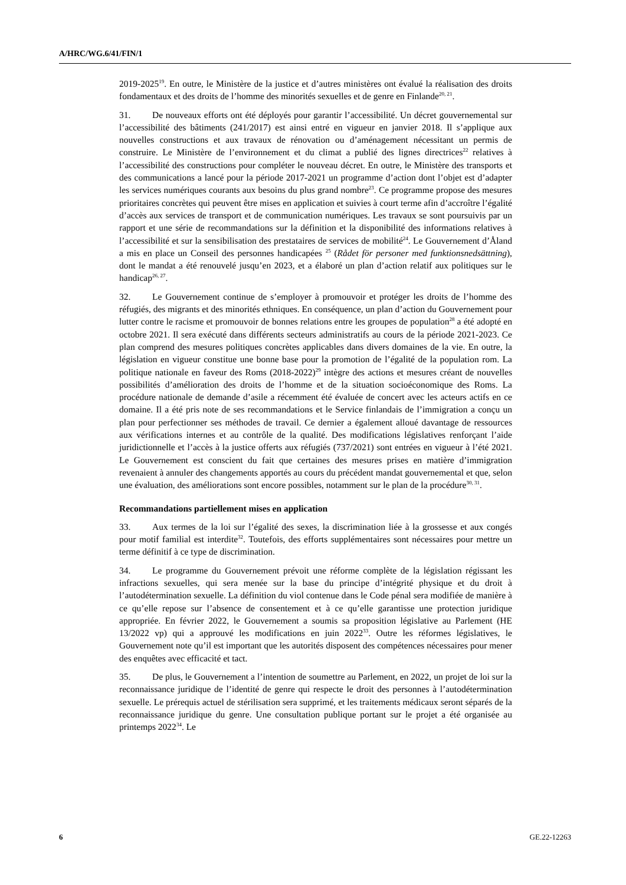A/HRC/WG.6/41/FIN/1
2019-2025<sup>19</sup>. En outre, le Ministère de la justice et d’autres ministères ont évalué la réalisation des droits fondamentaux et des droits de l’homme des minorités sexuelles et de genre en Finlande<sup>20, 21</sup>.
31. De nouveaux efforts ont été déployés pour garantir l’accessibilité. Un décret gouvernemental sur l’accessibilité des bâtiments (241/2017) est ainsi entré en vigueur en janvier 2018. Il s’applique aux nouvelles constructions et aux travaux de rénovation ou d’aménagement nécessitant un permis de construire. Le Ministère de l’environnement et du climat a publié des lignes directrices<sup>22</sup> relatives à l’accessibilité des constructions pour compléter le nouveau décret. En outre, le Ministère des transports et des communications a lancé pour la période 2017-2021 un programme d’action dont l’objet est d’adapter les services numériques courants aux besoins du plus grand nombre<sup>23</sup>. Ce programme propose des mesures prioritaires concrètes qui peuvent être mises en application et suivies à court terme afin d’accroître l’égalité d’accès aux services de transport et de communication numériques. Les travaux se sont poursuivis par un rapport et une série de recommandations sur la définition et la disponibilité des informations relatives à l’accessibilité et sur la sensibilisation des prestataires de services de mobilité<sup>24</sup>. Le Gouvernement d’Åland a mis en place un Conseil des personnes handicapées <sup>25</sup> (Rådet för personer med funktionsnedsättning), dont le mandat a été renouvelé jusqu’en 2023, et a élaboré un plan d’action relatif aux politiques sur le handicap<sup>26, 27</sup>.
32. Le Gouvernement continue de s’employer à promouvoir et protéger les droits de l’homme des réfugiés, des migrants et des minorités ethniques. En conséquence, un plan d’action du Gouvernement pour lutter contre le racisme et promouvoir de bonnes relations entre les groupes de population<sup>28</sup> a été adopté en octobre 2021. Il sera exécuté dans différents secteurs administratifs au cours de la période 2021-2023. Ce plan comprend des mesures politiques concrètes applicables dans divers domaines de la vie. En outre, la législation en vigueur constitue une bonne base pour la promotion de l’égalité de la population rom. La politique nationale en faveur des Roms (2018-2022)<sup>29</sup> intègre des actions et mesures créant de nouvelles possibilités d’amélioration des droits de l’homme et de la situation socioéconomique des Roms. La procédure nationale de demande d’asile a récemment été évaluée de concert avec les acteurs actifs en ce domaine. Il a été pris note de ses recommandations et le Service finlandais de l’immigration a conçu un plan pour perfectionner ses méthodes de travail. Ce dernier a également alloué davantage de ressources aux vérifications internes et au contrôle de la qualité. Des modifications législatives renforçant l’aide juridictionnelle et l’accès à la justice offerts aux réfugiés (737/2021) sont entrées en vigueur à l’été 2021. Le Gouvernement est conscient du fait que certaines des mesures prises en matière d’immigration revenaient à annuler des changements apportés au cours du précédent mandat gouvernemental et que, selon une évaluation, des améliorations sont encore possibles, notamment sur le plan de la procédure<sup>30, 31</sup>.
Recommandations partiellement mises en application
33. Aux termes de la loi sur l’égalité des sexes, la discrimination liée à la grossesse et aux congés pour motif familial est interdite<sup>32</sup>. Toutefois, des efforts supplémentaires sont nécessaires pour mettre un terme définitif à ce type de discrimination.
34. Le programme du Gouvernement prévoit une réforme complète de la législation régissant les infractions sexuelles, qui sera menée sur la base du principe d’intégrité physique et du droit à l’autodétermination sexuelle. La définition du viol contenue dans le Code pénal sera modifiée de manière à ce qu’elle repose sur l’absence de consentement et à ce qu’elle garantisse une protection juridique appropriée. En février 2022, le Gouvernement a soumis sa proposition législative au Parlement (HE 13/2022 vp) qui a approuvé les modifications en juin 2022<sup>33</sup>. Outre les réformes législatives, le Gouvernement note qu’il est important que les autorités disposent des compétences nécessaires pour mener des enquêtes avec efficacité et tact.
35. De plus, le Gouvernement a l’intention de soumettre au Parlement, en 2022, un projet de loi sur la reconnaissance juridique de l’identité de genre qui respecte le droit des personnes à l’autodétermination sexuelle. Le prérequis actuel de stérilisation sera supprimé, et les traitements médicaux seront séparés de la reconnaissance juridique du genre. Une consultation publique portant sur le projet a été organisée au printemps 2022<sup>34</sup>. Le
6 GE.22-12263